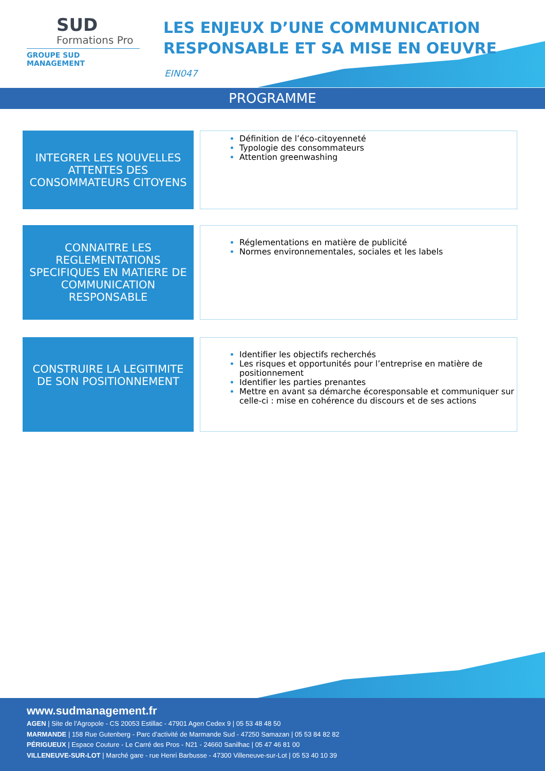SUD
Formations Pro
GROUPE SUD MANAGEMENT
LES ENJEUX D’UNE COMMUNICATION
RESPONSABLE ET SA MISE EN OEUVRE
EIN047
PROGRAMME
INTEGRER LES NOUVELLES ATTENTES DES CONSOMMATEURS CITOYENS
Définition de l’éco-citoyenneté
Typologie des consommateurs
Attention greenwashing
CONNAITRE LES REGLEMENTATIONS SPECIFIQUES EN MATIERE DE COMMUNICATION RESPONSABLE
Réglementations en matière de publicité
Normes environnementales, sociales et les labels
CONSTRUIRE LA LEGITIMITE DE SON POSITIONNEMENT
Identifier les objectifs recherchés
Les risques et opportunités pour l’entreprise en matière de positionnement
Identifier les parties prenantes
Mettre en avant sa démarche écoresponsable et communiquer sur celle-ci : mise en cohérence du discours et de ses actions
www.sudmanagement.fr
AGEN | Site de l’Agropole - CS 20053 Estillac - 47901 Agen Cedex 9 | 05 53 48 48 50
MARMANDE | 158 Rue Gutenberg - Parc d’activité de Marmande Sud - 47250 Samazan | 05 53 84 82 82
PÉRIGUEUX | Espace Couture - Le Carré des Pros - N21 - 24660 Sanilhac | 05 47 46 81 00
VILLENEUVE-SUR-LOT | Marché gare - rue Henri Barbusse - 47300 Villeneuve-sur-Lot | 05 53 40 10 39